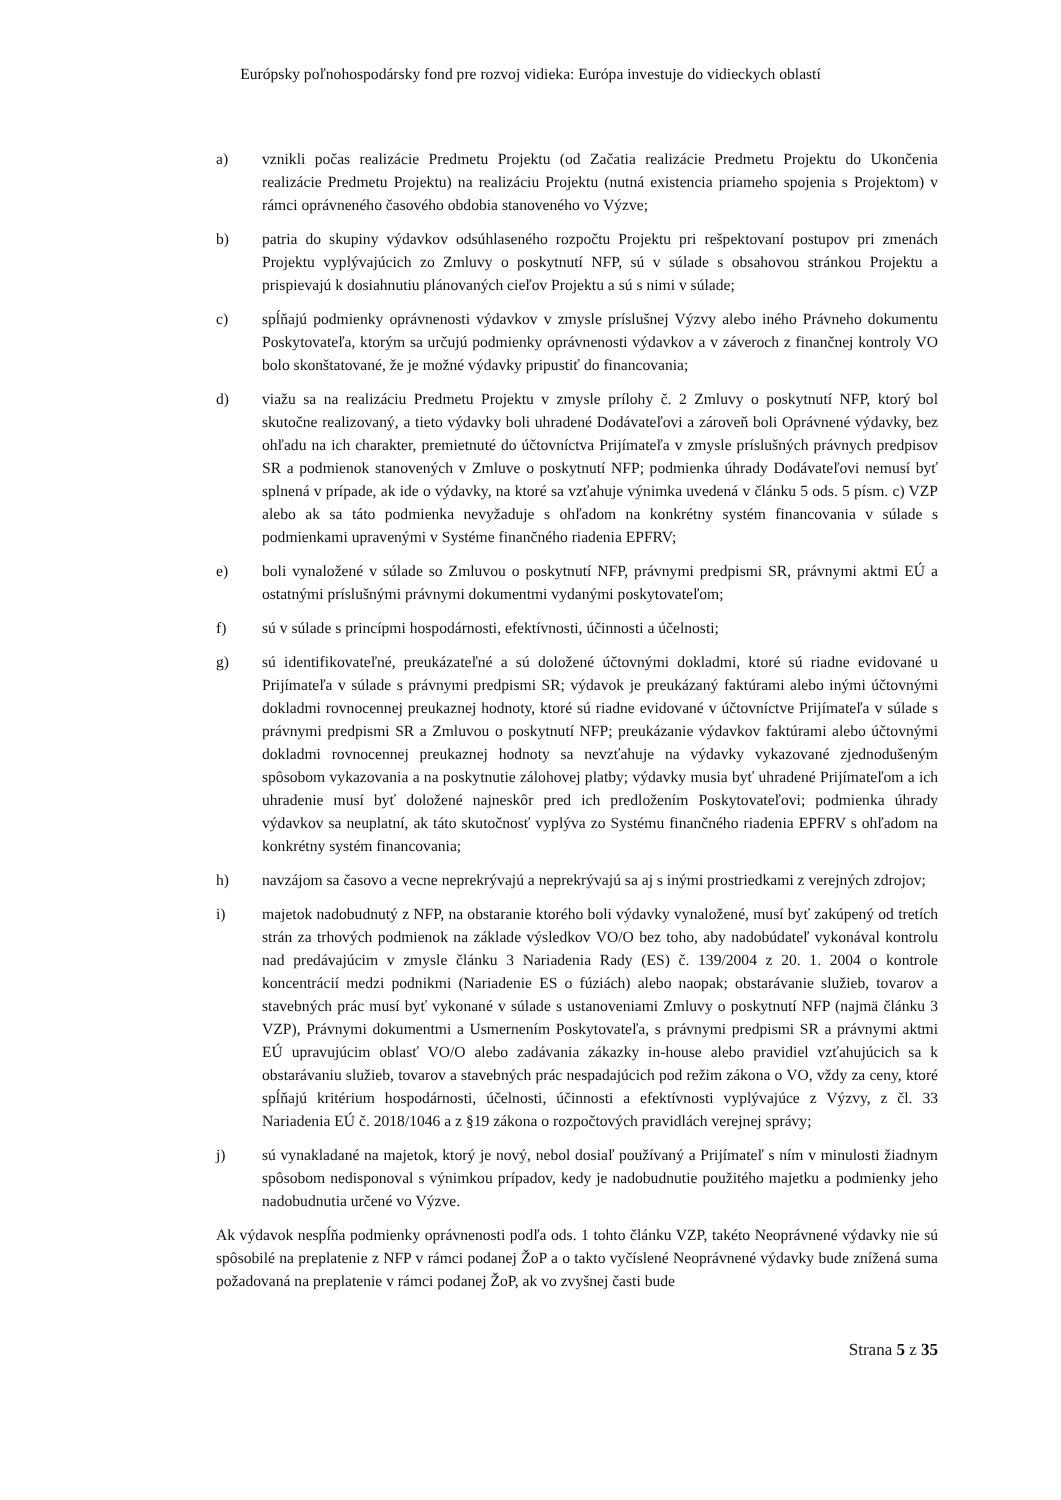Európsky poľnohospodársky fond pre rozvoj vidieka: Európa investuje do vidieckych oblastí
a) vznikli počas realizácie Predmetu Projektu (od Začatia realizácie Predmetu Projektu do Ukončenia realizácie Predmetu Projektu) na realizáciu Projektu (nutná existencia priameho spojenia s Projektom) v rámci oprávneného časového obdobia stanoveného vo Výzve;
b) patria do skupiny výdavkov odsúhlaseného rozpočtu Projektu pri rešpektovaní postupov pri zmenách Projektu vyplývajúcich zo Zmluvy o poskytnutí NFP, sú v súlade s obsahovou stránkou Projektu a prispievajú k dosiahnutiu plánovaných cieľov Projektu a sú s nimi v súlade;
c) spĺňajú podmienky oprávnenosti výdavkov v zmysle príslušnej Výzvy alebo iného Právneho dokumentu Poskytovateľa, ktorým sa určujú podmienky oprávnenosti výdavkov a v záveroch z finančnej kontroly VO bolo skonštatované, že je možné výdavky pripustiť do financovania;
d) viažu sa na realizáciu Predmetu Projektu v zmysle prílohy č. 2 Zmluvy o poskytnutí NFP, ktorý bol skutočne realizovaný, a tieto výdavky boli uhradené Dodávateľovi a zároveň boli Oprávnené výdavky, bez ohľadu na ich charakter, premietnuté do účtovníctva Prijímateľa v zmysle príslušných právnych predpisov SR a podmienok stanovených v Zmluve o poskytnutí NFP; podmienka úhrady Dodávateľovi nemusí byť splnená v prípade, ak ide o výdavky, na ktoré sa vzťahuje výnimka uvedená v článku 5 ods. 5 písm. c) VZP alebo ak sa táto podmienka nevyžaduje s ohľadom na konkrétny systém financovania v súlade s podmienkami upravenými v Systéme finančného riadenia EPFRV;
e) boli vynaložené v súlade so Zmluvou o poskytnutí NFP, právnymi predpismi SR, právnymi aktmi EÚ a ostatnými príslušnými právnymi dokumentmi vydanými poskytovateľom;
f) sú v súlade s princípmi hospodárnosti, efektívnosti, účinnosti a účelnosti;
g) sú identifikovateľné, preukázateľné a sú doložené účtovnými dokladmi, ktoré sú riadne evidované u Prijímateľa v súlade s právnymi predpismi SR; výdavok je preukázaný faktúrami alebo inými účtovnými dokladmi rovnocennej preukaznej hodnoty, ktoré sú riadne evidované v účtovníctve Prijímateľa v súlade s právnymi predpismi SR a Zmluvou o poskytnutí NFP; preukázanie výdavkov faktúrami alebo účtovnými dokladmi rovnocennej preukaznej hodnoty sa nevzťahuje na výdavky vykazované zjednodušeným spôsobom vykazovania a na poskytnutie zálohovej platby; výdavky musia byť uhradené Prijímateľom a ich uhradenie musí byť doložené najneskôr pred ich predložením Poskytovateľovi; podmienka úhrady výdavkov sa neuplatní, ak táto skutočnosť vyplýva zo Systému finančného riadenia EPFRV s ohľadom na konkrétny systém financovania;
h) navzájom sa časovo a vecne neprekrývajú a neprekrývajú sa aj s inými prostriedkami z verejných zdrojov;
i) majetok nadobudnutý z NFP, na obstaranie ktorého boli výdavky vynaložené, musí byť zakúpený od tretích strán za trhových podmienok na základe výsledkov VO/O bez toho, aby nadobúdateľ vykonával kontrolu nad predávajúcim v zmysle článku 3 Nariadenia Rady (ES) č. 139/2004 z 20. 1. 2004 o kontrole koncentrácií medzi podnikmi (Nariadenie ES o fúziách) alebo naopak; obstarávanie služieb, tovarov a stavebných prác musí byť vykonané v súlade s ustanoveniami Zmluvy o poskytnutí NFP (najmä článku 3 VZP), Právnymi dokumentmi a Usmernením Poskytovateľa, s právnymi predpismi SR a právnymi aktmi EÚ upravujúcim oblasť VO/O alebo zadávania zákazky in-house alebo pravidiel vzťahujúcich sa k obstarávaniu služieb, tovarov a stavebných prác nespadajúcich pod režim zákona o VO, vždy za ceny, ktoré spĺňajú kritérium hospodárnosti, účelnosti, účinnosti a efektívnosti vyplývajúce z Výzvy, z čl. 33 Nariadenia EÚ č. 2018/1046 a z §19 zákona o rozpočtových pravidlách verejnej správy;
j) sú vynakladané na majetok, ktorý je nový, nebol dosiaľ používaný a Prijímateľ s ním v minulosti žiadnym spôsobom nedisponoval s výnimkou prípadov, kedy je nadobudnutie použitého majetku a podmienky jeho nadobudnutia určené vo Výzve.
Ak výdavok nespĺňa podmienky oprávnenosti podľa ods. 1 tohto článku VZP, takéto Neoprávnené výdavky nie sú spôsobilé na preplatenie z NFP v rámci podanej ŽoP a o takto vyčíslené Neoprávnené výdavky bude znížená suma požadovaná na preplatenie v rámci podanej ŽoP, ak vo zvyšnej časti bude
Strana 5 z 35